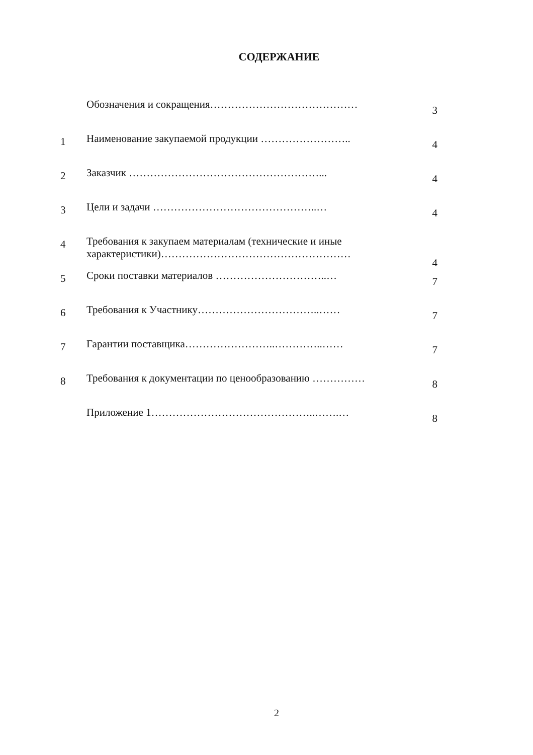СОДЕРЖАНИЕ
| | Обозначения и сокращения…………………………………… | 3 |
| 1 | Наименование закупаемой продукции …………………….. | 4 |
| 2 | Заказчик ………………………………………………... | 4 |
| 3 | Цели и задачи ………………………………………..… | 4 |
| 4 | Требования к закупаем материалам (технические и иные характеристики)……………………………………………… | 4 |
| 5 | Сроки поставки материалов …………………………..… | 7 |
| 6 | Требования к Участнику……………………………..…… | 7 |
| 7 | Гарантии поставщика……………………..…………..…… | 7 |
| 8 | Требования к документации по ценообразованию …………… | 8 |
| | Приложение 1………………………………………..…….… | 8 |
2